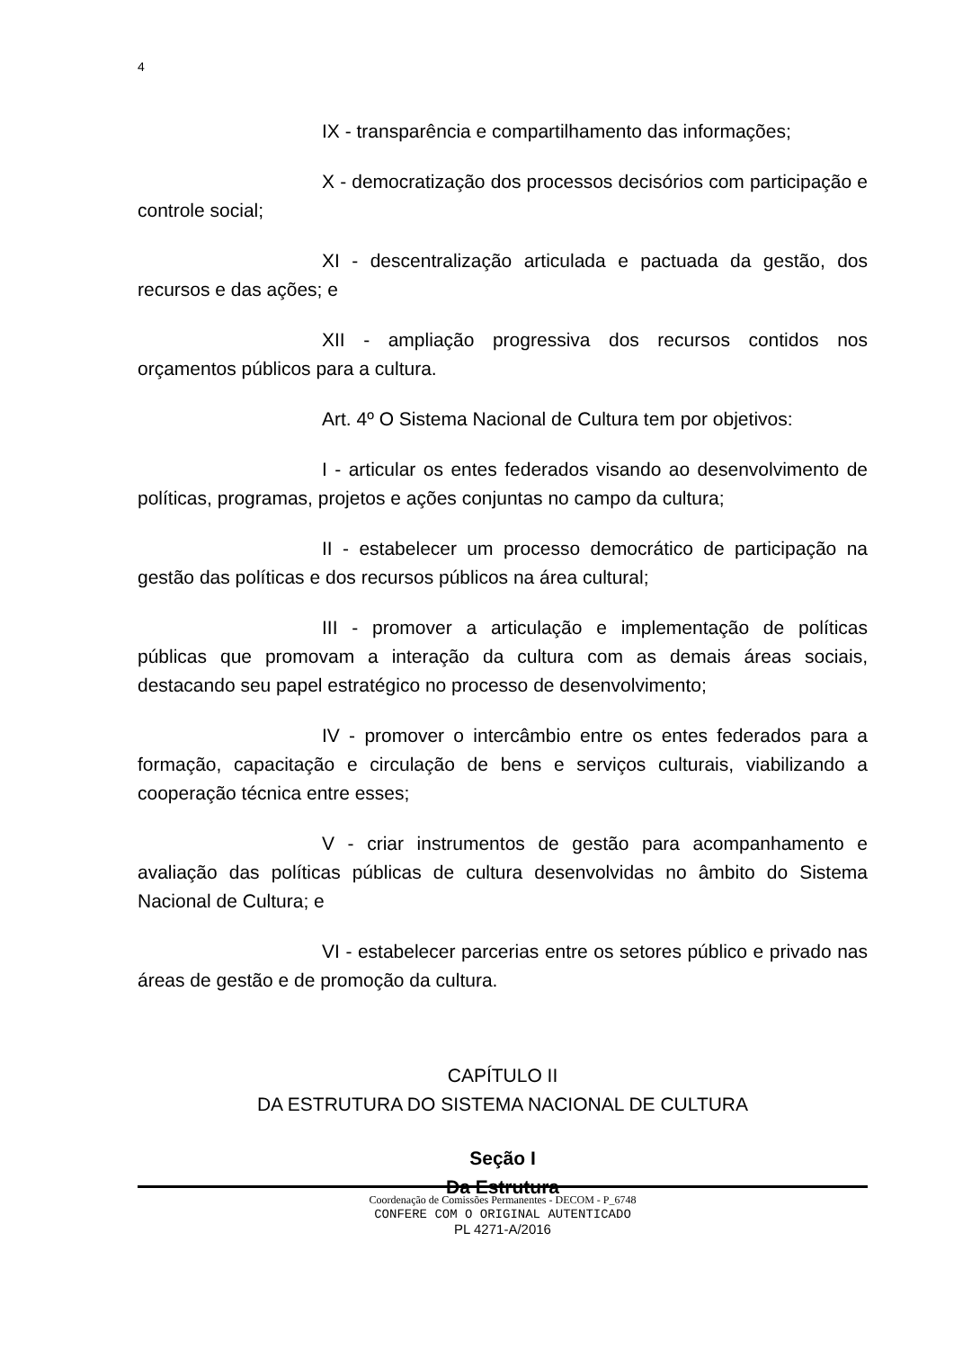4
IX - transparência e compartilhamento das informações;
X - democratização dos processos decisórios com participação e controle social;
XI - descentralização articulada e pactuada da gestão, dos recursos e das ações; e
XII - ampliação progressiva dos recursos contidos nos orçamentos públicos para a cultura.
Art. 4º O Sistema Nacional de Cultura tem por objetivos:
I - articular os entes federados visando ao desenvolvimento de políticas, programas, projetos e ações conjuntas no campo da cultura;
II - estabelecer um processo democrático de participação na gestão das políticas e dos recursos públicos na área cultural;
III - promover a articulação e implementação de políticas públicas que promovam a interação da cultura com as demais áreas sociais, destacando seu papel estratégico no processo de desenvolvimento;
IV - promover o intercâmbio entre os entes federados para a formação, capacitação e circulação de bens e serviços culturais, viabilizando a cooperação técnica entre esses;
V - criar instrumentos de gestão para acompanhamento e avaliação das políticas públicas de cultura desenvolvidas no âmbito do Sistema Nacional de Cultura; e
VI - estabelecer parcerias entre os setores público e privado nas áreas de gestão e de promoção da cultura.
CAPÍTULO II
DA ESTRUTURA DO SISTEMA NACIONAL DE CULTURA
Seção I
Da Estrutura
Coordenação de Comissões Permanentes - DECOM - P_6748
CONFERE COM O ORIGINAL AUTENTICADO
PL 4271-A/2016